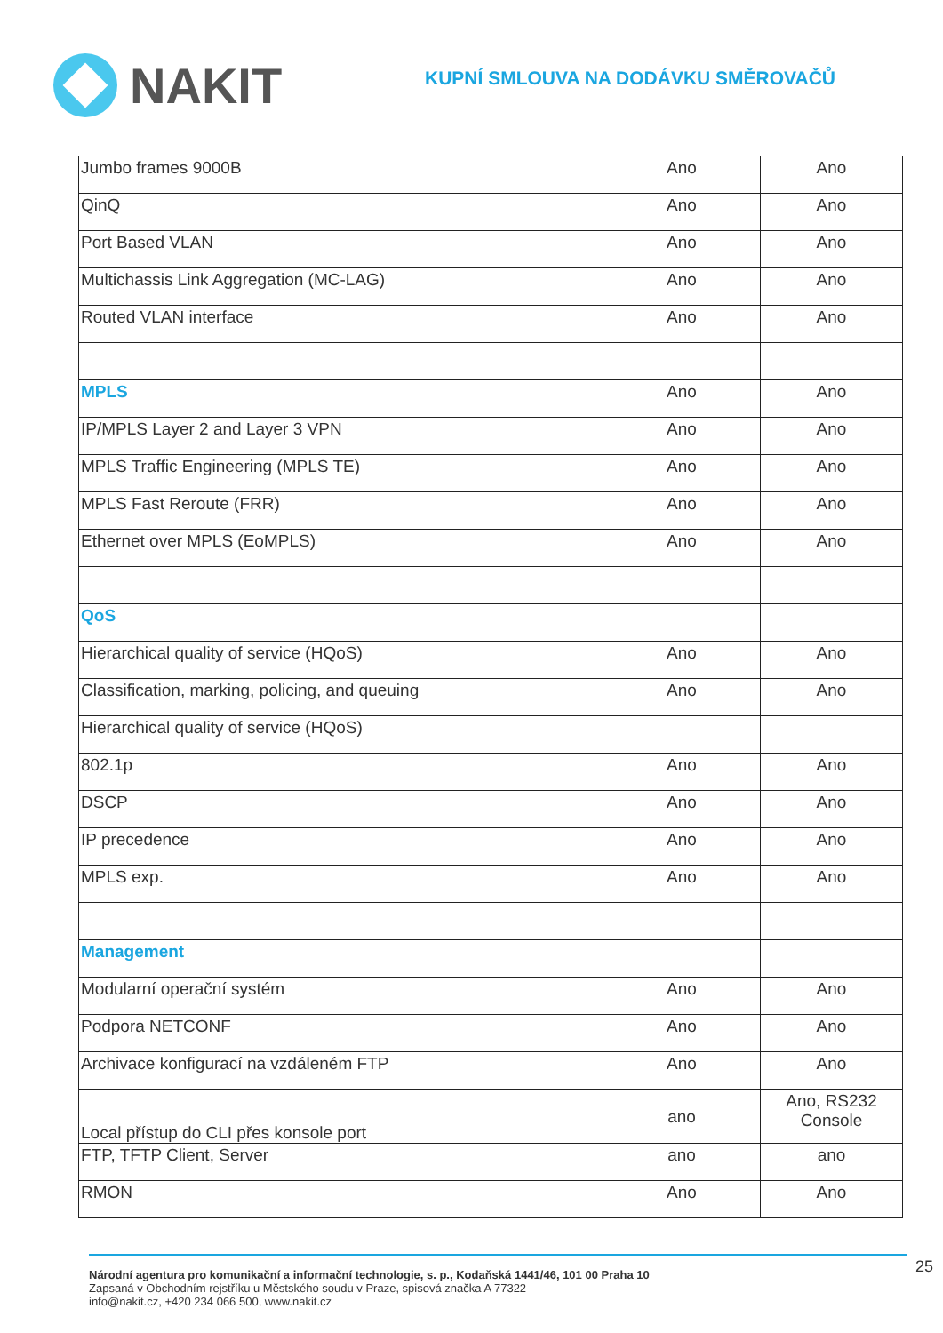NAKIT
KUPNÍ SMLOUVA NA DODÁVKU SMĚROVAČŮ
| Jumbo frames 9000B | Ano | Ano |
| QinQ | Ano | Ano |
| Port Based VLAN | Ano | Ano |
| Multichassis Link Aggregation (MC-LAG) | Ano | Ano |
| Routed VLAN interface | Ano | Ano |
| MPLS | Ano | Ano |
| IP/MPLS Layer 2 and Layer 3 VPN | Ano | Ano |
| MPLS Traffic Engineering (MPLS TE) | Ano | Ano |
| MPLS Fast Reroute (FRR) | Ano | Ano |
| Ethernet over MPLS (EoMPLS) | Ano | Ano |
| QoS | | |
| Hierarchical quality of service (HQoS) | Ano | Ano |
| Classification, marking, policing, and queuing | Ano | Ano |
| Hierarchical quality of service (HQoS) | | |
| 802.1p | Ano | Ano |
| DSCP | Ano | Ano |
| IP precedence | Ano | Ano |
| MPLS exp. | Ano | Ano |
| Management | | |
| Modularní operační systém | Ano | Ano |
| Podpora NETCONF | Ano | Ano |
| Archivace konfigurací na vzdáleném FTP | Ano | Ano |
| Local přístup do CLI přes konsole port | ano | Ano, RS232 Console |
| FTP, TFTP Client, Server | ano | ano |
| RMON | Ano | Ano |
25
Národní agentura pro komunikační a informační technologie, s. p., Kodaňská 1441/46, 101 00 Praha 10
Zapsaná v Obchodním rejstříku u Městského soudu v Praze, spisová značka A 77322
info@nakit.cz, +420 234 066 500, www.nakit.cz